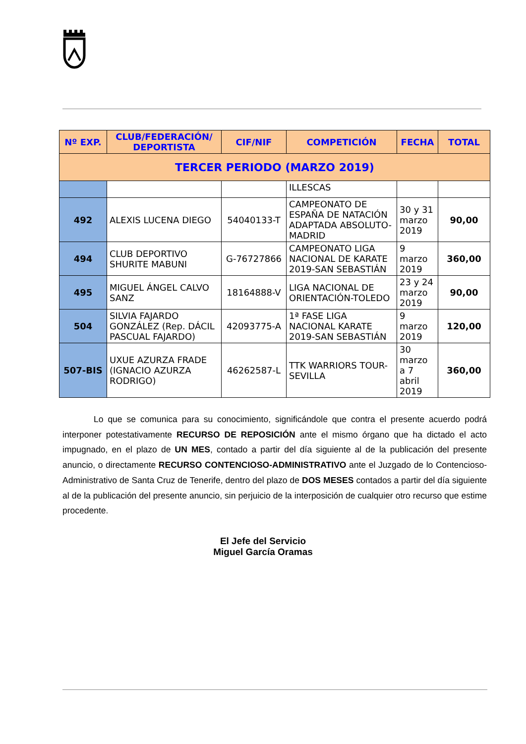| Nº EXP. | CLUB/FEDERACIÓN/ DEPORTISTA | CIF/NIF | COMPETICIÓN | FECHA | TOTAL |
| --- | --- | --- | --- | --- | --- |
| TERCER PERIODO (MARZO 2019) | | | | | |
| | | | ILLESCAS | | |
| 492 | ALEXIS LUCENA DIEGO | 54040133-T | CAMPEONATO DE ESPAÑA DE NATACIÓN ADAPTADA ABSOLUTO-MADRID | 30 y 31 marzo 2019 | 90,00 |
| 494 | CLUB DEPORTIVO SHURITE MABUNI | G-76727866 | CAMPEONATO LIGA NACIONAL DE KARATE 2019-SAN SEBASTIÁN | 9 marzo 2019 | 360,00 |
| 495 | MIGUEL ÁNGEL CALVO SANZ | 18164888-V | LIGA NACIONAL DE ORIENTACIÓN-TOLEDO | 23 y 24 marzo 2019 | 90,00 |
| 504 | SILVIA FAJARDO GONZÁLEZ (Rep. DÁCIL PASCUAL FAJARDO) | 42093775-A | 1ª FASE LIGA NACIONAL KARATE 2019-SAN SEBASTIÁN | 9 marzo 2019 | 120,00 |
| 507-BIS | UXUE AZURZA FRADE (IGNACIO AZURZA RODRIGO) | 46262587-L | TTK WARRIORS TOUR-SEVILLA | 30 marzo a 7 abril 2019 | 360,00 |
Lo que se comunica para su conocimiento, significándole que contra el presente acuerdo podrá interponer potestativamente RECURSO DE REPOSICIÓN ante el mismo órgano que ha dictado el acto impugnado, en el plazo de UN MES, contado a partir del día siguiente al de la publicación del presente anuncio, o directamente RECURSO CONTENCIOSO-ADMINISTRATIVO ante el Juzgado de lo Contencioso-Administrativo de Santa Cruz de Tenerife, dentro del plazo de DOS MESES contados a partir del día siguiente al de la publicación del presente anuncio, sin perjuicio de la interposición de cualquier otro recurso que estime procedente.
El Jefe del Servicio
Miguel García Oramas